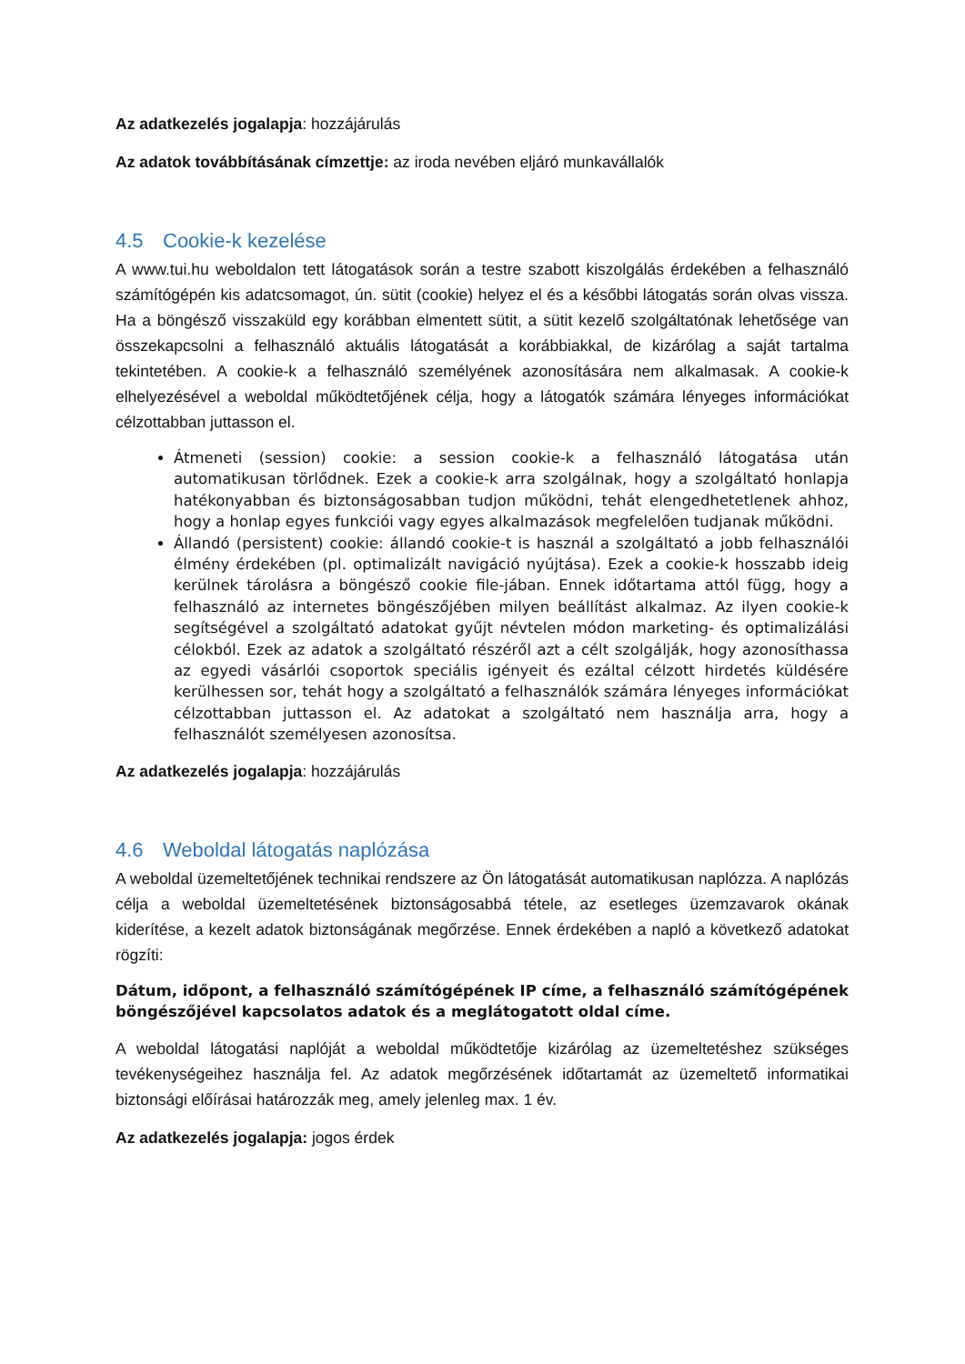Az adatkezelés jogalapja: hozzájárulás
Az adatok továbbításának címzettje: az iroda nevében eljáró munkavállalók
4.5 Cookie-k kezelése
A www.tui.hu weboldalon tett látogatások során a testre szabott kiszolgálás érdekében a felhasználó számítógépén kis adatcsomagot, ún. sütit (cookie) helyez el és a későbbi látogatás során olvas vissza. Ha a böngésző visszaküld egy korábban elmentett sütit, a sütit kezelő szolgáltatónak lehetősége van összekapcsolni a felhasználó aktuális látogatását a korábbiakkal, de kizárólag a saját tartalma tekintetében. A cookie-k a felhasználó személyének azonosítására nem alkalmasak. A cookie-k elhelyezésével a weboldal működtetőjének célja, hogy a látogatók számára lényeges információkat célzottabban juttasson el.
Átmeneti (session) cookie: a session cookie-k a felhasználó látogatása után automatikusan törlődnek. Ezek a cookie-k arra szolgálnak, hogy a szolgáltató honlapja hatékonyabban és biztonságosabban tudjon működni, tehát elengedhetetlenek ahhoz, hogy a honlap egyes funkciói vagy egyes alkalmazások megfelelően tudjanak működni.
Állandó (persistent) cookie: állandó cookie-t is használ a szolgáltató a jobb felhasználói élmény érdekében (pl. optimalizált navigáció nyújtása). Ezek a cookie-k hosszabb ideig kerülnek tárolásra a böngésző cookie file-jában. Ennek időtartama attól függ, hogy a felhasználó az internetes böngészőjében milyen beállítást alkalmaz. Az ilyen cookie-k segítségével a szolgáltató adatokat gyűjt névtelen módon marketing- és optimalizálási célokból. Ezek az adatok a szolgáltató részéről azt a célt szolgálják, hogy azonosíthassa az egyedi vásárlói csoportok speciális igényeit és ezáltal célzott hirdetés küldésére kerülhessen sor, tehát hogy a szolgáltató a felhasználók számára lényeges információkat célzottabban juttasson el. Az adatokat a szolgáltató nem használja arra, hogy a felhasználót személyesen azonosítsa.
Az adatkezelés jogalapja: hozzájárulás
4.6 Weboldal látogatás naplózása
A weboldal üzemeltetőjének technikai rendszere az Ön látogatását automatikusan naplózza. A naplózás célja a weboldal üzemeltetésének biztonságosabbá tétele, az esetleges üzemzavarok okának kiderítése, a kezelt adatok biztonságának megőrzése. Ennek érdekében a napló a következő adatokat rögzíti:
Dátum, időpont, a felhasználó számítógépének IP címe, a felhasználó számítógépének böngészőjével kapcsolatos adatok és a meglátogatott oldal címe.
A weboldal látogatási naplóját a weboldal működtetője kizárólag az üzemeltetéshez szükséges tevékenységeihez használja fel. Az adatok megőrzésének időtartamát az üzemeltető informatikai biztonsági előírásai határozzák meg, amely jelenleg max. 1 év.
Az adatkezelés jogalapja: jogos érdek